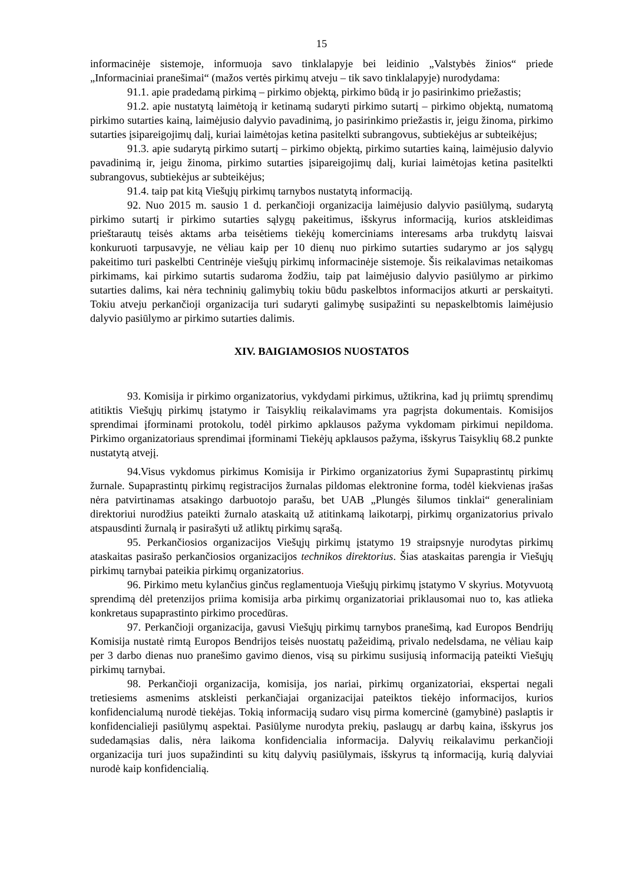15
informacinėje sistemoje, informuoja savo tinklalapyje bei leidinio „Valstybės žinios“ priede „Informaciniai pranešimai“ (mažos vertės pirkimų atveju – tik savo tinklalapyje) nurodydama:
91.1. apie pradedamą pirkimą – pirkimo objektą, pirkimo būdą ir jo pasirinkimo priežastis;
91.2. apie nustatytą laimėtoją ir ketinamą sudaryti pirkimo sutartį – pirkimo objektą, numatomą pirkimo sutarties kainą, laimėjusio dalyvio pavadinimą, jo pasirinkimo priežastis ir, jeigu žinoma, pirkimo sutarties įsipareigojimų dalį, kuriai laimėtojas ketina pasitelkti subrangovus, subtiekėjus ar subteikėjus;
91.3. apie sudarytą pirkimo sutartį – pirkimo objektą, pirkimo sutarties kainą, laimėjusio dalyvio pavadinimą ir, jeigu žinoma, pirkimo sutarties įsipareigojimų dalį, kuriai laimėtojas ketina pasitelkti subrangovus, subtiekėjus ar subteikėjus;
91.4. taip pat kitą Viešųjų pirkimų tarnybos nustatytą informaciją.
92. Nuo 2015 m. sausio 1 d. perkančioji organizacija laimėjusio dalyvio pasiūlymą, sudarytą pirkimo sutartį ir pirkimo sutarties sąlygų pakeitimus, išskyrus informaciją, kurios atskleidimas prieštarautų teisės aktams arba teisėtiems tiekėjų komerciniams interesams arba trukdytų laisvai konkuruoti tarpusavyje, ne vėliau kaip per 10 dienų nuo pirkimo sutarties sudarymo ar jos sąlygų pakeitimo turi paskelbti Centrinėje viešųjų pirkimų informacinėje sistemoje. Šis reikalavimas netaikomas pirkimams, kai pirkimo sutartis sudaroma žodžiu, taip pat laimėjusio dalyvio pasiūlymo ar pirkimo sutarties dalims, kai nėra techninių galimybių tokiu būdu paskelbtos informacijos atkurti ar perskaityti. Tokiu atveju perkančioji organizacija turi sudaryti galimybę susipažinti su nepaskelbtomis laimėjusio dalyvio pasiūlymo ar pirkimo sutarties dalimis.
XIV. BAIGIAMOSIOS NUOSTATOS
93. Komisija ir pirkimo organizatorius, vykdydami pirkimus, užtikrina, kad jų priimtų sprendimų atitiktis Viešųjų pirkimų įstatymo ir Taisyklių reikalavimams yra pagrįsta dokumentais. Komisijos sprendimai įforminami protokolu, todėl pirkimo apklausos pažyma vykdomam pirkimui nepildoma. Pirkimo organizatoriaus sprendimai įforminami Tiekėjų apklausos pažyma, išskyrus Taisyklių 68.2 punkte nustatytą atvejį.
94.Visus vykdomus pirkimus Komisija ir Pirkimo organizatorius žymi Supaprastintų pirkimų žurnale. Supaprastintų pirkimų registracijos žurnalas pildomas elektronine forma, todėl kiekvienas įrašas nėra patvirtinamas atsakingo darbuotojo parašu, bet UAB „Plungės šilumos tinklai“ generaliniam direktoriui nurodžius pateikti žurnalo ataskaitą už atitinkamą laikotarpį, pirkimų organizatorius privalo atspausdinti žurnalą ir pasirašyti už atliktų pirkimų sąrašą.
95. Perkančiosios organizacijos Viešųjų pirkimų įstatymo 19 straipsnyje nurodytas pirkimų ataskaitas pasirašo perkančiosios organizacijos technikos direktorius. Šias ataskaitas parengia ir Viešųjų pirkimų tarnybai pateikia pirkimų organizatorius.
96. Pirkimo metu kylančius ginčus reglamentuoja Viešųjų pirkimų įstatymo V skyrius. Motyvuotą sprendimą dėl pretenzijos priima komisija arba pirkimų organizatoriai priklausomai nuo to, kas atlieka konkretaus supaprastinto pirkimo procedūras.
97. Perkančioji organizacija, gavusi Viešųjų pirkimų tarnybos pranešimą, kad Europos Bendrijų Komisija nustatė rimtą Europos Bendrijos teisės nuostatų pažeidimą, privalo nedelsdama, ne vėliau kaip per 3 darbo dienas nuo pranešimo gavimo dienos, visą su pirkimu susijusią informaciją pateikti Viešųjų pirkimų tarnybai.
98. Perkančioji organizacija, komisija, jos nariai, pirkimų organizatoriai, ekspertai negali tretiesiems asmenims atskleisti perkančiajai organizacijai pateiktos tiekėjo informacijos, kurios konfidencialumą nurodė tiekėjas. Tokią informaciją sudaro visų pirma komercinė (gamybinė) paslaptis ir konfidencialieji pasiūlymų aspektai. Pasiūlyme nurodyta prekių, paslaugų ar darbų kaina, išskyrus jos sudedamąsias dalis, nėra laikoma konfidencialia informacija. Dalyvių reikalavimu perkančioji organizacija turi juos supažindinti su kitų dalyvių pasiūlymais, išskyrus tą informaciją, kurią dalyviai nurodė kaip konfidencialią.